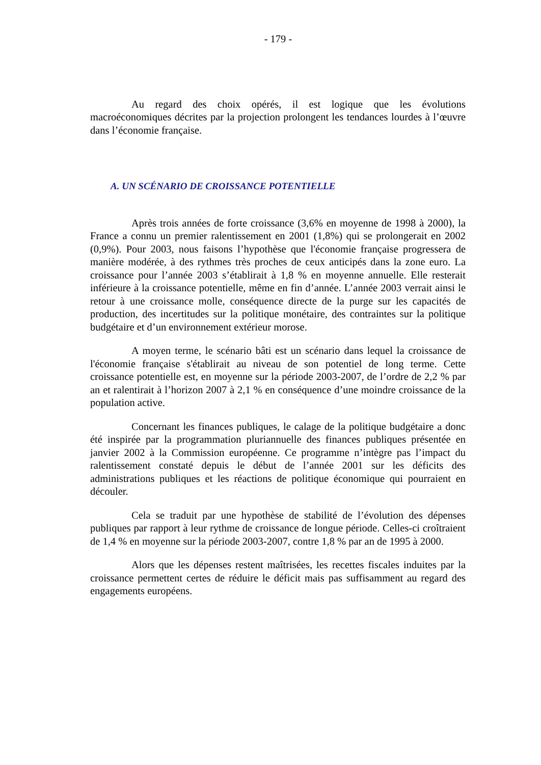- 179 -
Au regard des choix opérés, il est logique que les évolutions macroéconomiques décrites par la projection prolongent les tendances lourdes à l’œuvre dans l’économie française.
A. UN SCÉNARIO DE CROISSANCE POTENTIELLE
Après trois années de forte croissance (3,6% en moyenne de 1998 à 2000), la France a connu un premier ralentissement en 2001 (1,8%) qui se prolongerait en 2002 (0,9%). Pour 2003, nous faisons l’hypothèse que l'économie française progressera de manière modérée, à des rythmes très proches de ceux anticipés dans la zone euro. La croissance pour l’année 2003 s’établirait à 1,8 % en moyenne annuelle. Elle resterait inférieure à la croissance potentielle, même en fin d’année. L’année 2003 verrait ainsi le retour à une croissance molle, conséquence directe de la purge sur les capacités de production, des incertitudes sur la politique monétaire, des contraintes sur la politique budgétaire et d’un environnement extérieur morose.
A moyen terme, le scénario bâti est un scénario dans lequel la croissance de l'économie française s'établirait au niveau de son potentiel de long terme. Cette croissance potentielle est, en moyenne sur la période 2003-2007, de l’ordre de 2,2 % par an et ralentirait à l’horizon 2007 à 2,1 % en conséquence d’une moindre croissance de la population active.
Concernant les finances publiques, le calage de la politique budgétaire a donc été inspirée par la programmation pluriannuelle des finances publiques présentée en janvier 2002 à la Commission européenne. Ce programme n’intègre pas l’impact du ralentissement constaté depuis le début de l’année 2001 sur les déficits des administrations publiques et les réactions de politique économique qui pourraient en découler.
Cela se traduit par une hypothèse de stabilité de l’évolution des dépenses publiques par rapport à leur rythme de croissance de longue période. Celles-ci croîtraient de 1,4 % en moyenne sur la période 2003-2007, contre 1,8 % par an de 1995 à 2000.
Alors que les dépenses restent maîtrisées, les recettes fiscales induites par la croissance permettent certes de réduire le déficit mais pas suffisamment au regard des engagements européens.